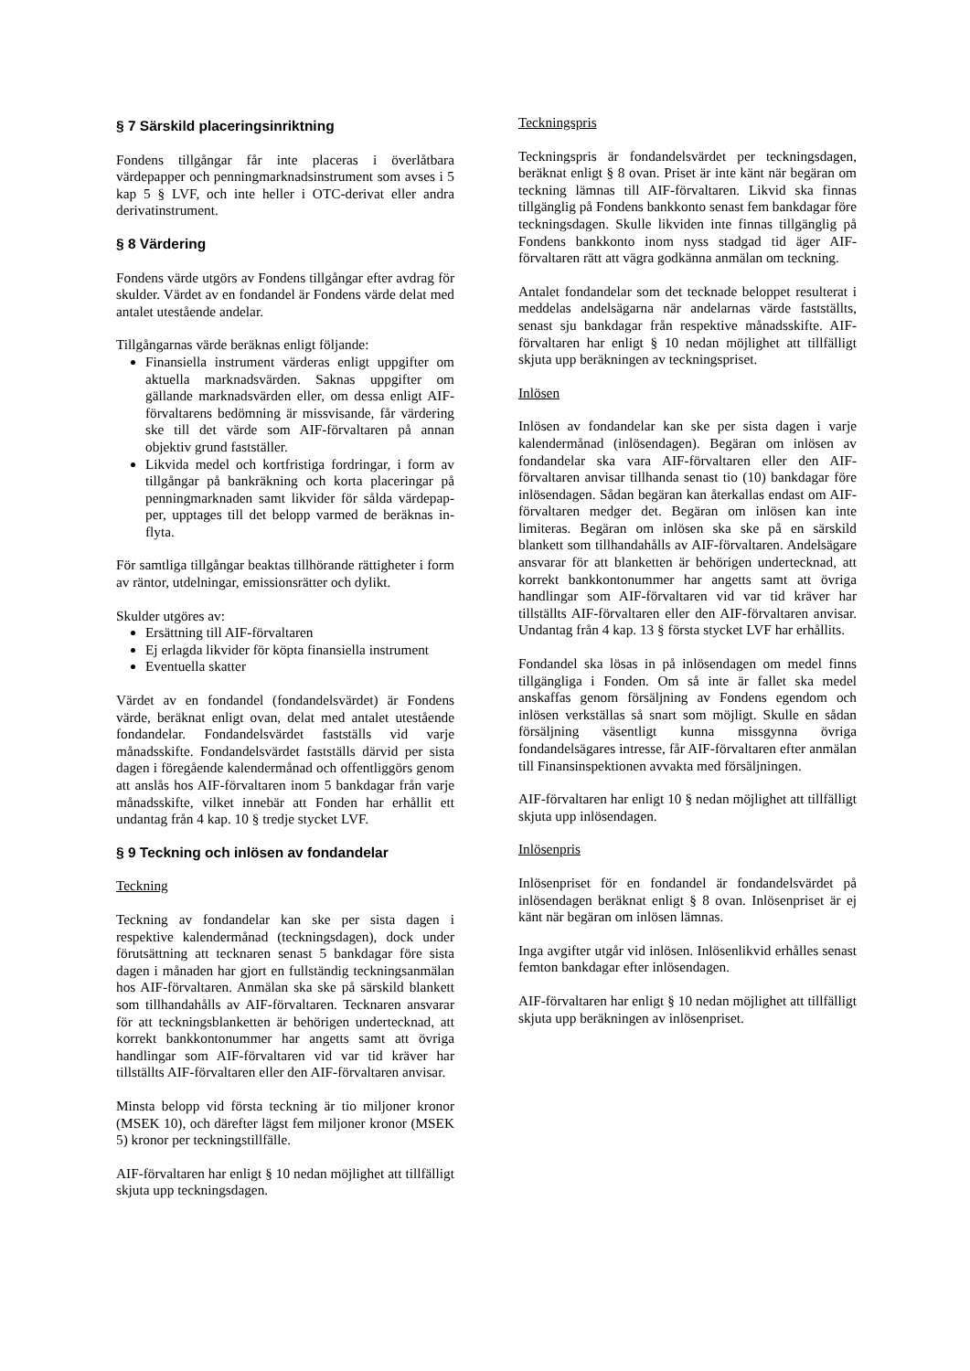§ 7 Särskild placeringsinriktning
Fondens tillgångar får inte placeras i överlåtbara värdepapper och penningmarknadsinstrument som avses i 5 kap 5 § LVF, och inte heller i OTC-derivat eller andra derivatinstrument.
§ 8 Värdering
Fondens värde utgörs av Fondens tillgångar efter avdrag för skulder. Värdet av en fondandel är Fondens värde delat med antalet utestående andelar.
Tillgångarnas värde beräknas enligt följande:
Finansiella instrument värderas enligt uppgifter om aktuella marknadsvärden. Saknas uppgifter om gällande marknadsvärden eller, om dessa enligt AIF-förvaltarens bedömning är missvisande, får värdering ske till det värde som AIF-förvaltaren på annan objektiv grund fastställer.
Likvida medel och kortfristiga fordringar, i form av tillgångar på bankräkning och korta placeringar på penningmarknaden samt likvider för sålda värdepap-per, upptages till det belopp varmed de beräknas in-flyta.
För samtliga tillgångar beaktas tillhörande rättigheter i form av räntor, utdelningar, emissionsrätter och dylikt.
Skulder utgöres av:
Ersättning till AIF-förvaltaren
Ej erlagda likvider för köpta finansiella instrument
Eventuella skatter
Värdet av en fondandel (fondandelsvärdet) är Fondens värde, beräknat enligt ovan, delat med antalet utestående fondandelar. Fondandelsvärdet fastställs vid varje månadsskifte. Fondandelsvärdet fastställs därvid per sista dagen i föregående kalendermånad och offentliggörs genom att anslås hos AIF-förvaltaren inom 5 bankdagar från varje månadsskifte, vilket innebär att Fonden har erhållit ett undantag från 4 kap. 10 § tredje stycket LVF.
§ 9 Teckning och inlösen av fondandelar
Teckning
Teckning av fondandelar kan ske per sista dagen i respektive kalendermånad (teckningsdagen), dock under förutsättning att tecknaren senast 5 bankdagar före sista dagen i månaden har gjort en fullständig teckningsanmälan hos AIF-förvaltaren. Anmälan ska ske på särskild blankett som tillhandahålls av AIF-förvaltaren. Tecknaren ansvarar för att teckningsblanketten är behörigen undertecknad, att korrekt bankkontonummer har angetts samt att övriga handlingar som AIF-förvaltaren vid var tid kräver har tillställts AIF-förvaltaren eller den AIF-förvaltaren anvisar.
Minsta belopp vid första teckning är tio miljoner kronor (MSEK 10), och därefter lägst fem miljoner kronor (MSEK 5) kronor per teckningstillfälle.
AIF-förvaltaren har enligt § 10 nedan möjlighet att tillfälligt skjuta upp teckningsdagen.
Teckningspris
Teckningspris är fondandelsvärdet per teckningsdagen, beräknat enligt § 8 ovan. Priset är inte känt när begäran om teckning lämnas till AIF-förvaltaren. Likvid ska finnas tillgänglig på Fondens bankkonto senast fem bankdagar före teckningsdagen. Skulle likviden inte finnas tillgänglig på Fondens bankkonto inom nyss stadgad tid äger AIF-förvaltaren rätt att vägra godkänna anmälan om teckning.
Antalet fondandelar som det tecknade beloppet resulterat i meddelas andelsägarna när andelarnas värde fastställts, senast sju bankdagar från respektive månadsskifte. AIF-förvaltaren har enligt § 10 nedan möjlighet att tillfälligt skjuta upp beräkningen av teckningspriset.
Inlösen
Inlösen av fondandelar kan ske per sista dagen i varje kalendermånad (inlösendagen). Begäran om inlösen av fondandelar ska vara AIF-förvaltaren eller den AIF-förvaltaren anvisar tillhanda senast tio (10) bankdagar före inlösendagen. Sådan begäran kan återkallas endast om AIF-förvaltaren medger det. Begäran om inlösen kan inte limiteras. Begäran om inlösen ska ske på en särskild blankett som tillhandahålls av AIF-förvaltaren. Andelsägare ansvarar för att blanketten är behörigen undertecknad, att korrekt bankkontonummer har angetts samt att övriga handlingar som AIF-förvaltaren vid var tid kräver har tillställts AIF-förvaltaren eller den AIF-förvaltaren anvisar. Undantag från 4 kap. 13 § första stycket LVF har erhållits.
Fondandel ska lösas in på inlösendagen om medel finns tillgängliga i Fonden. Om så inte är fallet ska medel anskaffas genom försäljning av Fondens egendom och inlösen verkställas så snart som möjligt. Skulle en sådan försäljning väsentligt kunna missgynna övriga fondandelsägares intresse, får AIF-förvaltaren efter anmälan till Finansinspektionen avvakta med försäljningen.
AIF-förvaltaren har enligt 10 § nedan möjlighet att tillfälligt skjuta upp inlösendagen.
Inlösenpris
Inlösenpriset för en fondandel är fondandelsvärdet på inlösendagen beräknat enligt § 8 ovan. Inlösenpriset är ej känt när begäran om inlösen lämnas.
Inga avgifter utgår vid inlösen. Inlösenlikvid erhålles senast femton bankdagar efter inlösendagen.
AIF-förvaltaren har enligt § 10 nedan möjlighet att tillfälligt skjuta upp beräkningen av inlösenpriset.